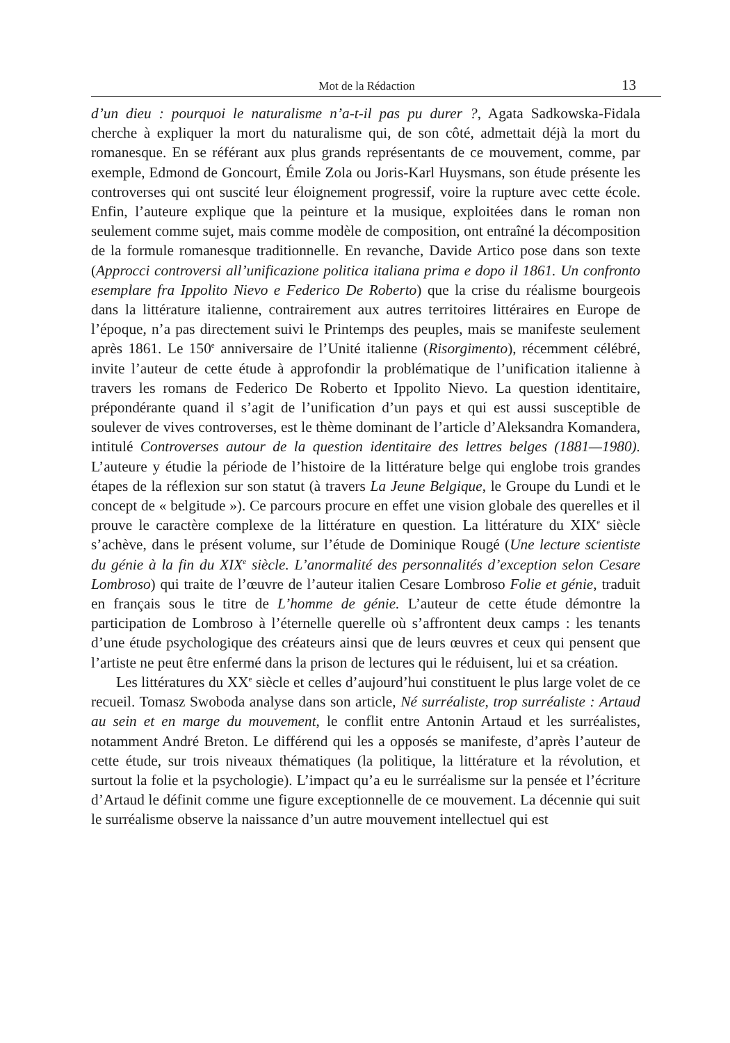Mot de la Rédaction 13
d’un dieu : pourquoi le naturalisme n’a-t-il pas pu durer ?, Agata Sadkowska-Fidala cherche à expliquer la mort du naturalisme qui, de son côté, admettait déjà la mort du romanesque. En se référant aux plus grands représentants de ce mouvement, comme, par exemple, Edmond de Goncourt, Émile Zola ou Joris-Karl Huysmans, son étude présente les controverses qui ont suscité leur éloignement progressif, voire la rupture avec cette école. Enfin, l’auteure explique que la peinture et la musique, exploitées dans le roman non seulement comme sujet, mais comme modèle de composition, ont entraîné la décomposition de la formule romanesque traditionnelle. En revanche, Davide Artico pose dans son texte (Approcci controversi all’unificazione politica italiana prima e dopo il 1861. Un confronto esemplare fra Ippolito Nievo e Federico De Roberto) que la crise du réalisme bourgeois dans la littérature italienne, contrairement aux autres territoires littéraires en Europe de l’époque, n’a pas directement suivi le Printemps des peuples, mais se manifeste seulement après 1861. Le 150<sup>e</sup> anniversaire de l’Unité italienne (Risorgimento), récemment célébré, invite l’auteur de cette étude à approfondir la problématique de l’unification italienne à travers les romans de Federico De Roberto et Ippolito Nievo. La question identitaire, prépondérante quand il s’agit de l’unification d’un pays et qui est aussi susceptible de soulever de vives controverses, est le thème dominant de l’article d’Aleksandra Komandera, intitulé Controverses autour de la question identitaire des lettres belges (1881—1980). L’auteure y étudie la période de l’histoire de la littérature belge qui englobe trois grandes étapes de la réflexion sur son statut (à travers La Jeune Belgique, le Groupe du Lundi et le concept de « belgitude »). Ce parcours procure en effet une vision globale des querelles et il prouve le caractère complexe de la littérature en question. La littérature du XIX<sup>e</sup> siècle s’achève, dans le présent volume, sur l’étude de Dominique Rougé (Une lecture scientiste du génie à la fin du XIX<sup>e</sup> siècle. L’anormalité des personnalités d’exception selon Cesare Lombroso) qui traite de l’œuvre de l’auteur italien Cesare Lombroso Folie et génie, traduit en français sous le titre de L’homme de génie. L’auteur de cette étude démontre la participation de Lombroso à l’éternelle querelle où s’affrontent deux camps : les tenants d’une étude psychologique des créateurs ainsi que de leurs œuvres et ceux qui pensent que l’artiste ne peut être enfermé dans la prison de lectures qui le réduisent, lui et sa création.
Les littératures du XX<sup>e</sup> siècle et celles d’aujourd’hui constituent le plus large volet de ce recueil. Tomasz Swoboda analyse dans son article, Né surréaliste, trop surréaliste : Artaud au sein et en marge du mouvement, le conflit entre Antonin Artaud et les surréalistes, notamment André Breton. Le différend qui les a opposés se manifeste, d’après l’auteur de cette étude, sur trois niveaux thématiques (la politique, la littérature et la révolution, et surtout la folie et la psychologie). L’impact qu’a eu le surréalisme sur la pensée et l’écriture d’Artaud le définit comme une figure exceptionnelle de ce mouvement. La décennie qui suit le surréalisme observe la naissance d’un autre mouvement intellectuel qui est